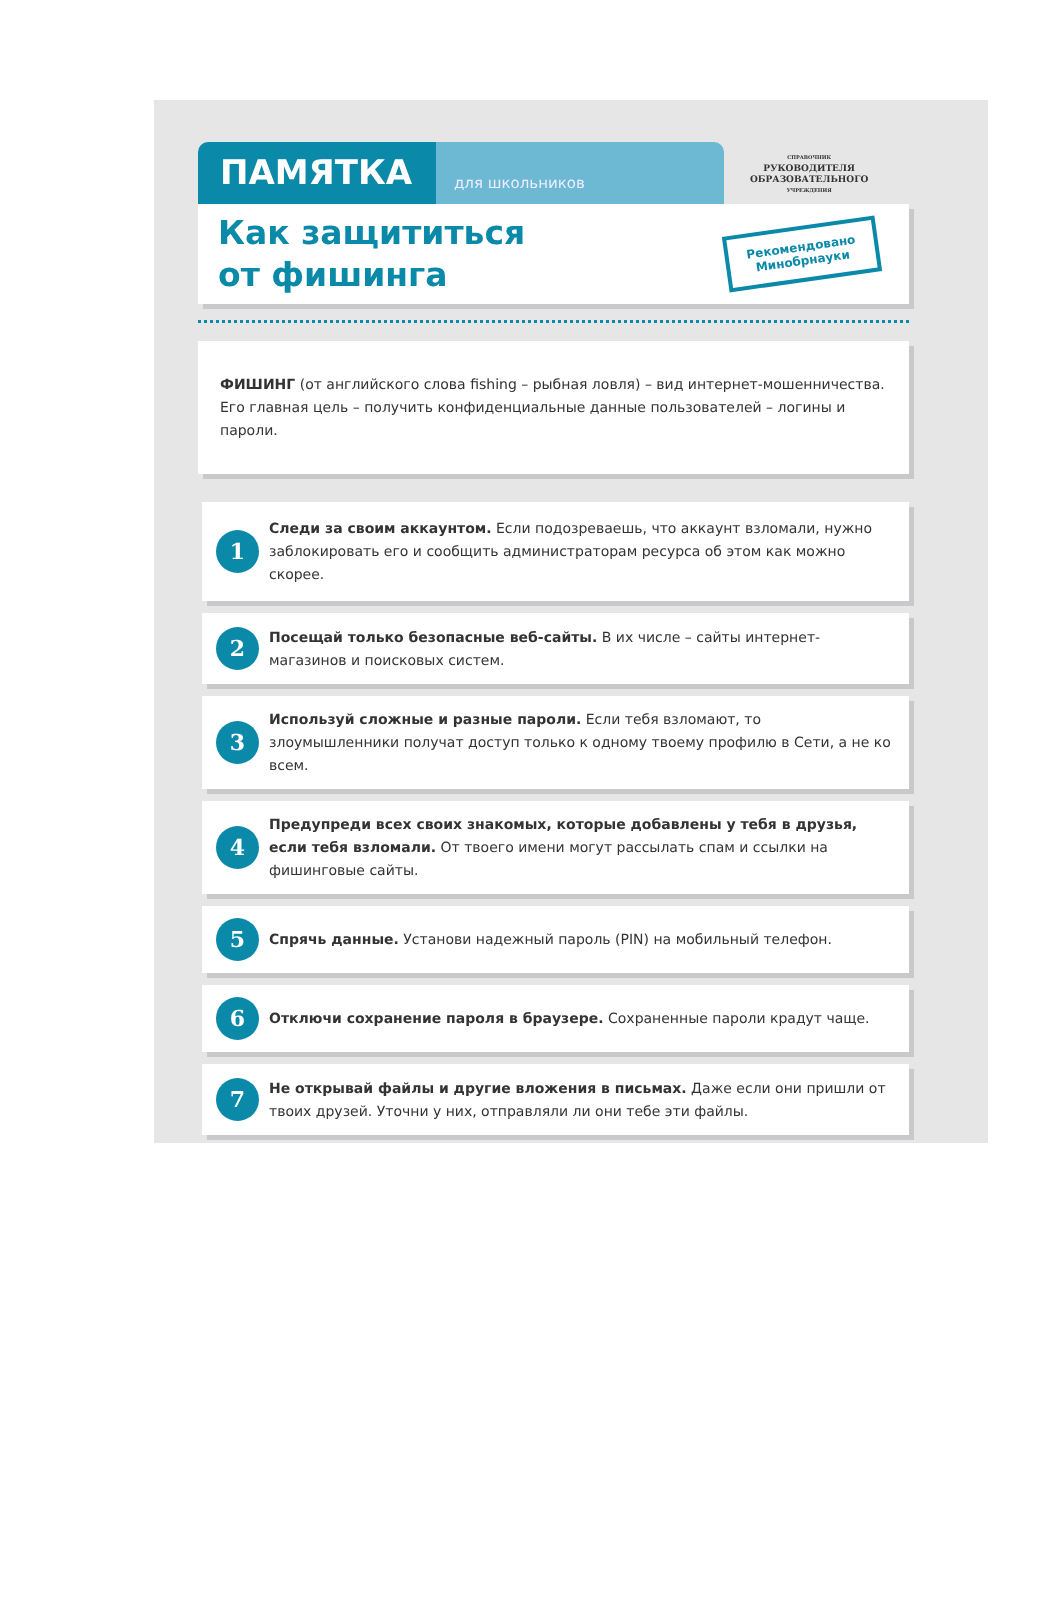ПАМЯТКА
для школьников
СПРАВОЧНИК
РУКОВОДИТЕЛЯ
ОБРАЗОВАТЕЛЬНОГО
УЧРЕЖДЕНИЯ
Как защититься
от фишинга
Рекомендовано
Минобрнауки
ФИШИНГ (от английского слова fishing – рыбная ловля) – вид интернет-мошенничества. Его главная цель – получить конфиденциальные данные пользователей – логины и пароли.
1
Следи за своим аккаунтом. Если подозреваешь, что аккаунт взломали, нужно заблокировать его и сообщить администраторам ресурса об этом как можно скорее.
2
Посещай только безопасные веб-сайты. В их числе – сайты интернет-магазинов и поисковых систем.
3
Используй сложные и разные пароли. Если тебя взломают, то злоумышленники получат доступ только к одному твоему профилю в Сети, а не ко всем.
4
Предупреди всех своих знакомых, которые добавлены у тебя в друзья, если тебя взломали. От твоего имени могут рассылать спам и ссылки на фишинговые сайты.
5
Спрячь данные. Установи надежный пароль (PIN) на мобильный телефон.
6
Отключи сохранение пароля в браузере. Сохраненные пароли крадут чаще.
7
Не открывай файлы и другие вложения в письмах. Даже если они пришли от твоих друзей. Уточни у них, отправляли ли они тебе эти файлы.